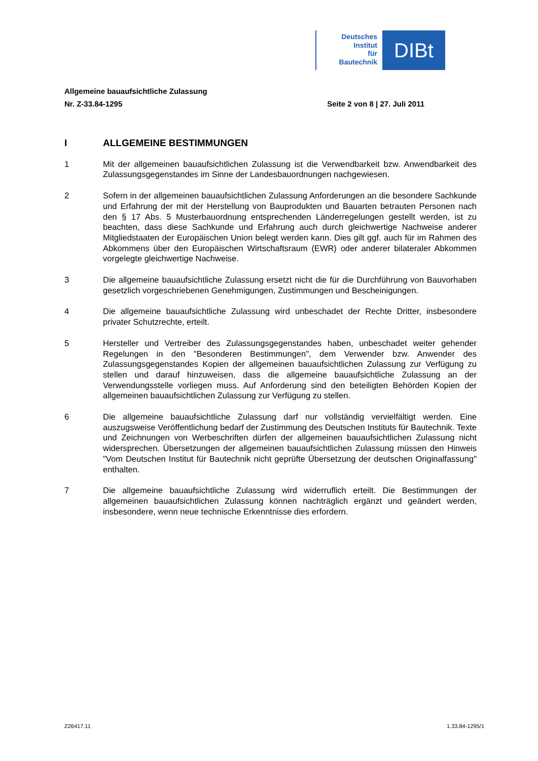Deutsches
Institut
für
Bautechnik
DIBt
Allgemeine bauaufsichtliche Zulassung
Nr. Z-33.84-1295 Seite 2 von 8 | 27. Juli 2011
I ALLGEMEINE BESTIMMUNGEN
1 Mit der allgemeinen bauaufsichtlichen Zulassung ist die Verwendbarkeit bzw. Anwendbarkeit des Zulassungsgegenstandes im Sinne der Landesbauordnungen nachgewiesen.
2 Sofern in der allgemeinen bauaufsichtlichen Zulassung Anforderungen an die besondere Sachkunde und Erfahrung der mit der Herstellung von Bauprodukten und Bauarten betrauten Personen nach den § 17 Abs. 5 Musterbauordnung entsprechenden Länder­regelungen gestellt werden, ist zu beachten, dass diese Sachkunde und Erfahrung auch durch gleichwertige Nachweise anderer Mitgliedstaaten der Europäischen Union belegt werden kann. Dies gilt ggf. auch für im Rahmen des Abkommens über den Europäischen Wirtschaftsraum (EWR) oder anderer bilateraler Abkommen vorgelegte gleichwertige Nach­weise.
3 Die allgemeine bauaufsichtliche Zulassung ersetzt nicht die für die Durchführung von Bau­vorhaben gesetzlich vorgeschriebenen Genehmigungen, Zustimmungen und Bescheini­gungen.
4 Die allgemeine bauaufsichtliche Zulassung wird unbeschadet der Rechte Dritter, insbe­sondere privater Schutzrechte, erteilt.
5 Hersteller und Vertreiber des Zulassungsgegenstandes haben, unbeschadet weiter gehen­der Regelungen in den "Besonderen Bestimmungen", dem Verwender bzw. Anwender des Zulassungsgegenstandes Kopien der allgemeinen bauaufsichtlichen Zulassung zur Ver­fügung zu stellen und darauf hinzuweisen, dass die allgemeine bauaufsichtliche Zulassung an der Verwendungsstelle vorliegen muss. Auf Anforderung sind den beteiligten Behörden Kopien der allgemeinen bauaufsichtlichen Zulassung zur Verfügung zu stellen.
6 Die allgemeine bauaufsichtliche Zulassung darf nur vollständig vervielfältigt werden. Eine auszugsweise Veröffentlichung bedarf der Zustimmung des Deutschen Instituts für Bau­technik. Texte und Zeichnungen von Werbeschriften dürfen der allgemeinen bauaufsicht­lichen Zulassung nicht widersprechen. Übersetzungen der allgemeinen bauaufsichtlichen Zulassung müssen den Hinweis "Vom Deutschen Institut für Bautechnik nicht geprüfte Über­setzung der deutschen Originalfassung" enthalten.
7 Die allgemeine bauaufsichtliche Zulassung wird widerruflich erteilt. Die Bestimmungen der allgemeinen bauaufsichtlichen Zulassung können nachträglich ergänzt und geändert werden, insbesondere, wenn neue technische Erkenntnisse dies erfordern.
Z26417.11 1.33.84-1295/1